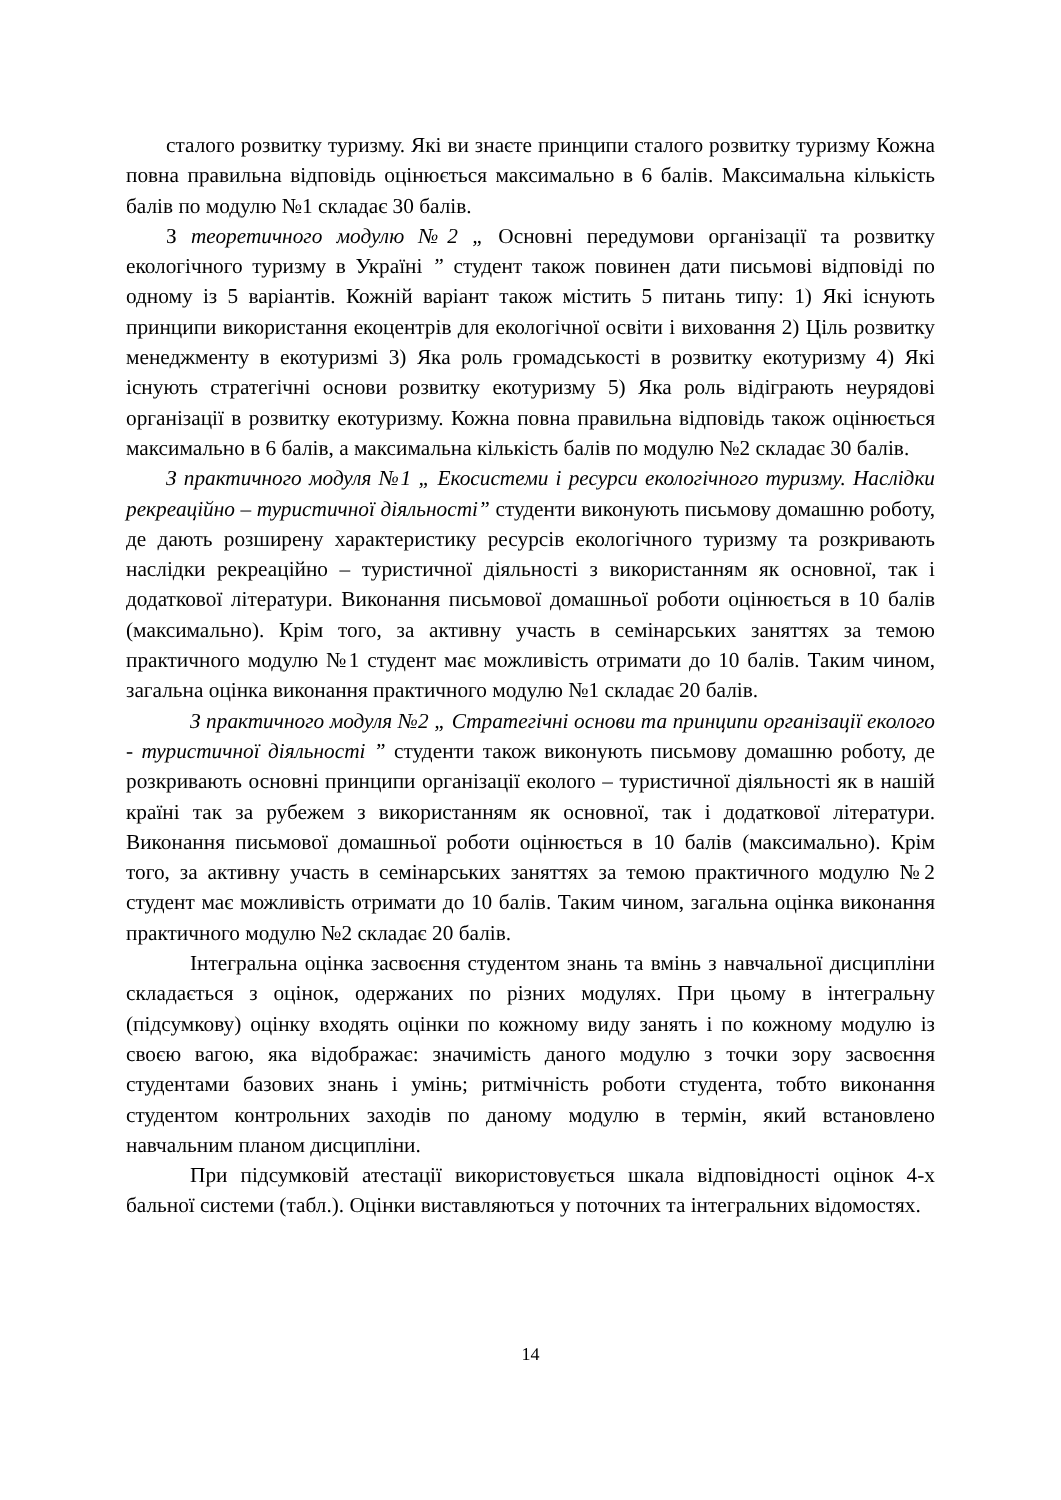сталого розвитку туризму. Які ви знаєте принципи сталого розвитку туризму Кожна повна правильна відповідь оцінюється максимально в 6 балів. Максимальна кількість балів по модулю №1 складає 30 балів.
З теоретичного модулю №2 „ Основні передумови організації та розвитку екологічного туризму в Україні ” студент також повинен дати письмові відповіді по одному із 5 варіантів. Кожній варіант також містить 5 питань типу: 1) Які існують принципи використання екоцентрів для екологічної освіти і виховання 2) Ціль розвитку менеджменту в екотуризмі 3) Яка роль громадськості в розвитку екотуризму 4) Які існують стратегічні основи розвитку екотуризму 5) Яка роль відіграють неурядові організації в розвитку екотуризму. Кожна повна правильна відповідь також оцінюється максимально в 6 балів, а максимальна кількість балів по модулю №2 складає 30 балів.
З практичного модуля №1 „ Екосистеми і ресурси екологічного туризму. Наслідки рекреаційно – туристичної діяльності” студенти виконують письмову домашню роботу, де дають розширену характеристику ресурсів екологічного туризму та розкривають наслідки рекреаційно – туристичної діяльності з використанням як основної, так і додаткової літератури. Виконання письмової домашньої роботи оцінюється в 10 балів (максимально). Крім того, за активну участь в семінарських заняттях за темою практичного модулю №1 студент має можливість отримати до 10 балів. Таким чином, загальна оцінка виконання практичного модулю №1 складає 20 балів.
З практичного модуля №2 „ Стратегічні основи та принципи організації еколого - туристичної діяльності ” студенти також виконують письмову домашню роботу, де розкривають основні принципи організації еколого – туристичної діяльності як в нашій країні так за рубежем з використанням як основної, так і додаткової літератури. Виконання письмової домашньої роботи оцінюється в 10 балів (максимально). Крім того, за активну участь в семінарських заняттях за темою практичного модулю №2 студент має можливість отримати до 10 балів. Таким чином, загальна оцінка виконання практичного модулю №2 складає 20 балів.
Інтегральна оцінка засвоєння студентом знань та вмінь з навчальної дисципліни складається з оцінок, одержаних по різних модулях. При цьому в інтегральну (підсумкову) оцінку входять оцінки по кожному виду занять і по кожному модулю із своєю вагою, яка відображає: значимість даного модулю з точки зору засвоєння студентами базових знань і умінь; ритмічність роботи студента, тобто виконання студентом контрольних заходів по даному модулю в термін, який встановлено навчальним планом дисципліни.
При підсумковій атестації використовується шкала відповідності оцінок 4-х бальної системи (табл.). Оцінки виставляються у поточних та інтегральних відомостях.
14